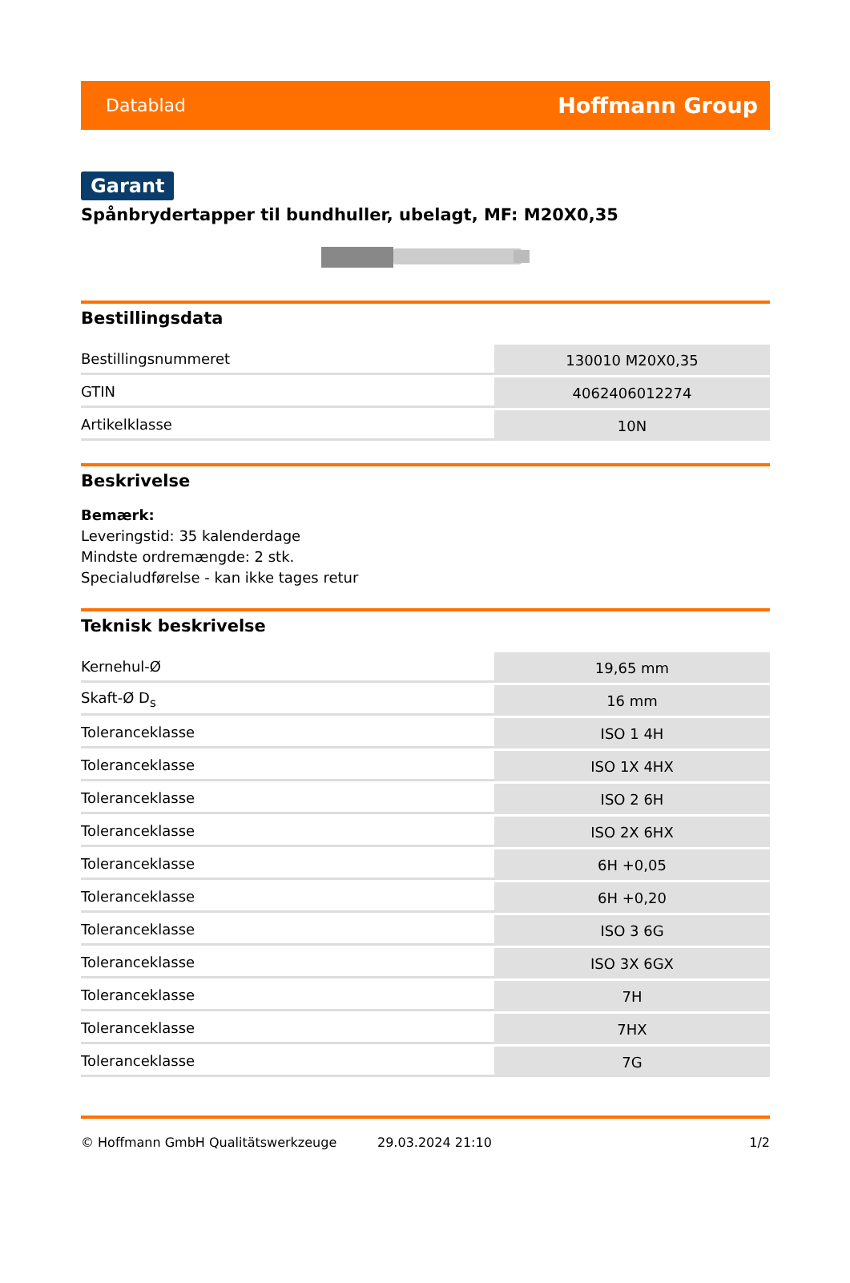Datablad Hoffmann Group
Garant
Spånbrydertapper til bundhuller, ubelagt, MF: M20X0,35
Bestillingsdata
| Bestillingsnummeret | 130010 M20X0,35 |
| GTIN | 4062406012274 |
| Artikelklasse | 10N |
Beskrivelse
Bemærk:
Leveringstid: 35 kalenderdage
Mindste ordremængde: 2 stk.
Specialudførelse - kan ikke tages retur
Teknisk beskrivelse
| Kernehul-Ø | 19,65 mm |
| Skaft-Ø D<sub>s</sub> | 16 mm |
| Toleranceklasse | ISO 1 4H |
| Toleranceklasse | ISO 1X 4HX |
| Toleranceklasse | ISO 2 6H |
| Toleranceklasse | ISO 2X 6HX |
| Toleranceklasse | 6H +0,05 |
| Toleranceklasse | 6H +0,20 |
| Toleranceklasse | ISO 3 6G |
| Toleranceklasse | ISO 3X 6GX |
| Toleranceklasse | 7H |
| Toleranceklasse | 7HX |
| Toleranceklasse | 7G |
© Hoffmann GmbH Qualitätswerkzeuge 29.03.2024 21:10 1/2